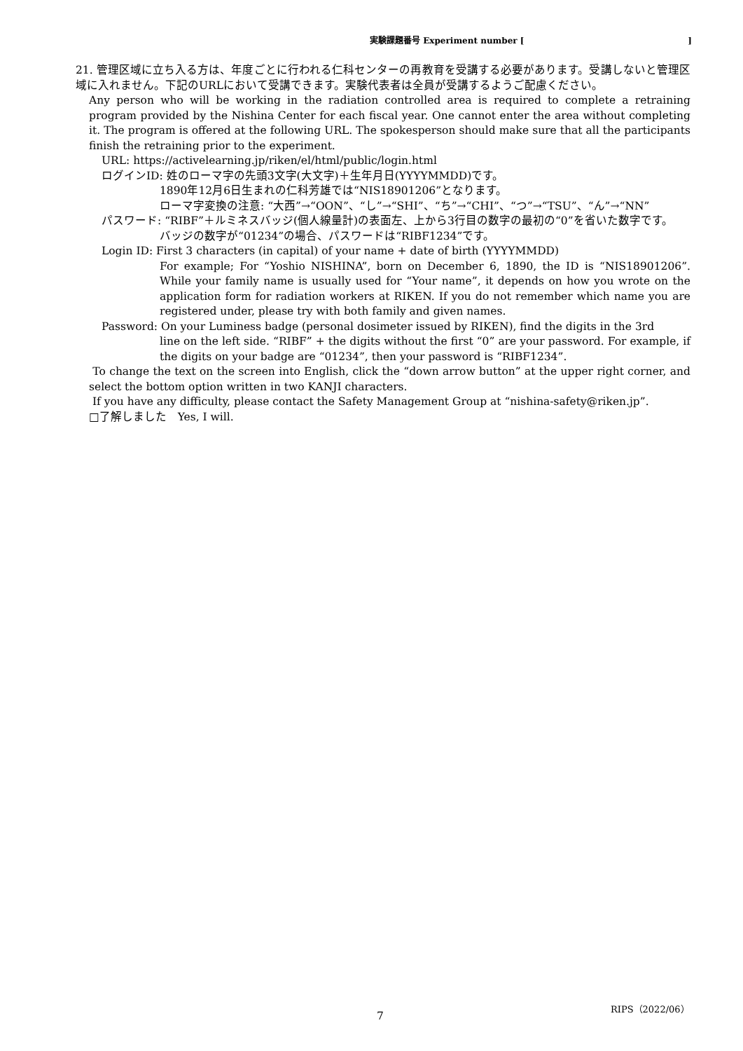実験課題番号 Experiment number []
21. 管理区域に立ち入る方は、年度ごとに行われる仁科センターの再教育を受講する必要があります。受講しないと管理区域に入れません。下記のURLにおいて受講できます。実験代表者は全員が受講するようご配慮ください。
Any person who will be working in the radiation controlled area is required to complete a retraining program provided by the Nishina Center for each fiscal year. One cannot enter the area without completing it. The program is offered at the following URL. The spokesperson should make sure that all the participants finish the retraining prior to the experiment.
URL: https://activelearning.jp/riken/el/html/public/login.html
ログインID: 姓のローマ字の先頭3文字(大文字)＋生年月日(YYYYMMDD)です。
1890年12月6日生まれの仁科芳雄では“NIS18901206”となります。
ローマ字変換の注意: “大西”→“OON”、“し”→“SHI”、“ち”→“CHI”、“つ”→“TSU”、“ん”→“NN”
パスワード: “RIBF”＋ルミネスバッジ(個人線量計)の表面左、上から3行目の数字の最初の“0”を省いた数字です。
バッジの数字が“01234”の場合、パスワードは“RIBF1234”です。
Login ID: First 3 characters (in capital) of your name + date of birth (YYYYMMDD)
For example; For “Yoshio NISHINA”, born on December 6, 1890, the ID is “NIS18901206”. While your family name is usually used for “Your name”, it depends on how you wrote on the application form for radiation workers at RIKEN. If you do not remember which name you are registered under, please try with both family and given names.
Password: On your Luminess badge (personal dosimeter issued by RIKEN), find the digits in the 3rd
line on the left side. “RIBF” + the digits without the first “0” are your password. For example, if the digits on your badge are “01234”, then your password is “RIBF1234”.
To change the text on the screen into English, click the “down arrow button” at the upper right corner, and select the bottom option written in two KANJI characters.
If you have any difficulty, please contact the Safety Management Group at “nishina-safety@riken.jp”.
□了解しました　Yes, I will.
7
RIPS（2022/06）